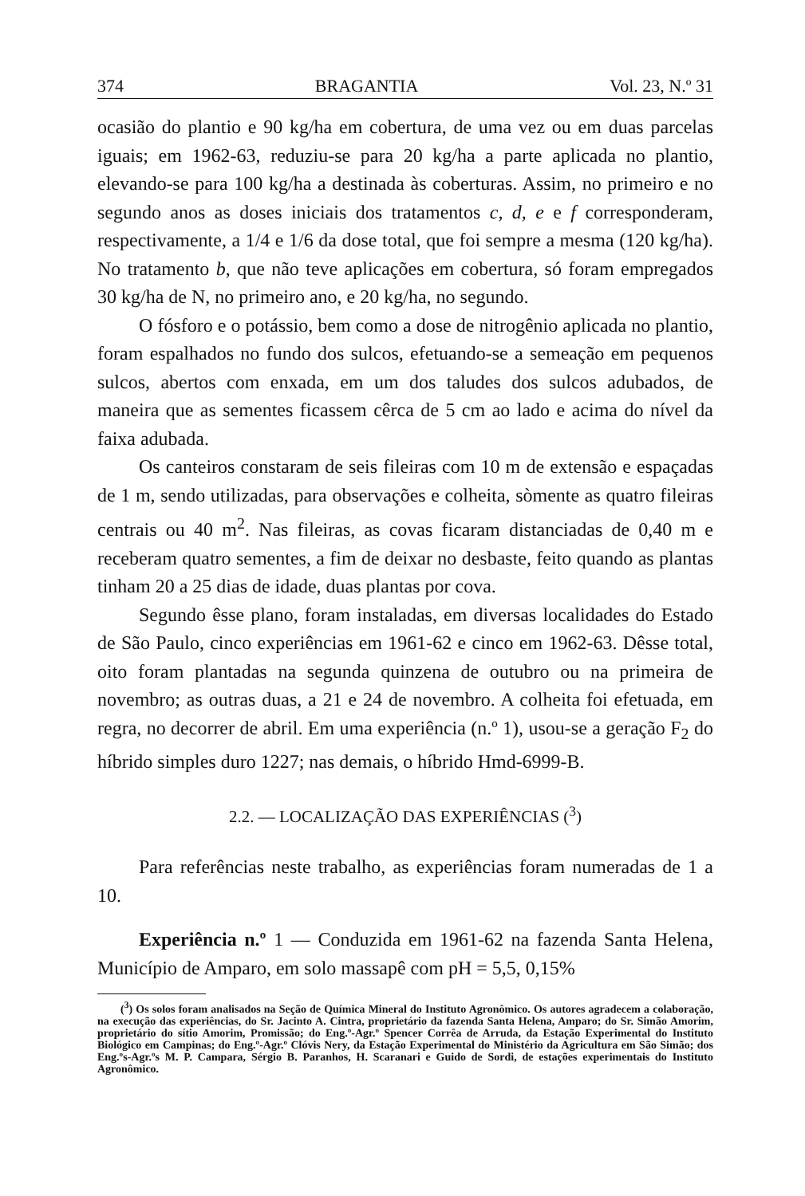374 BRAGANTIA Vol. 23, N.º 31
ocasião do plantio e 90 kg/ha em cobertura, de uma vez ou em duas parcelas iguais; em 1962-63, reduziu-se para 20 kg/ha a parte aplicada no plantio, elevando-se para 100 kg/ha a destinada às coberturas. Assim, no primeiro e no segundo anos as doses iniciais dos tratamentos c, d, e e f corresponderam, respectivamente, a 1/4 e 1/6 da dose total, que foi sempre a mesma (120 kg/ha). No tratamento b, que não teve aplicações em cobertura, só foram empregados 30 kg/ha de N, no primeiro ano, e 20 kg/ha, no segundo.
O fósforo e o potássio, bem como a dose de nitrogênio aplicada no plantio, foram espalhados no fundo dos sulcos, efetuando-se a semeação em pequenos sulcos, abertos com enxada, em um dos taludes dos sulcos adubados, de maneira que as sementes ficassem cêrca de 5 cm ao lado e acima do nível da faixa adubada.
Os canteiros constaram de seis fileiras com 10 m de extensão e espaçadas de 1 m, sendo utilizadas, para observações e colheita, sòmente as quatro fileiras centrais ou 40 m<sup>2</sup>. Nas fileiras, as covas ficaram distanciadas de 0,40 m e receberam quatro sementes, a fim de deixar no desbaste, feito quando as plantas tinham 20 a 25 dias de idade, duas plantas por cova.
Segundo êsse plano, foram instaladas, em diversas localidades do Estado de São Paulo, cinco experiências em 1961-62 e cinco em 1962-63. Dêsse total, oito foram plantadas na segunda quinzena de outubro ou na primeira de novembro; as outras duas, a 21 e 24 de novembro. A colheita foi efetuada, em regra, no decorrer de abril. Em uma experiência (n.º 1), usou-se a geração F<sub>2</sub> do híbrido simples duro 1227; nas demais, o híbrido Hmd-6999-B.
2.2. — LOCALIZAÇÃO DAS EXPERIÊNCIAS (<sup>3</sup>)
Para referências neste trabalho, as experiências foram numeradas de 1 a 10.
Experiência n.º 1 — Conduzida em 1961-62 na fazenda Santa Helena, Município de Amparo, em solo massapê com pH = 5,5, 0,15%
(<sup>3</sup>) Os solos foram analisados na Seção de Química Mineral do Instituto Agronômico. Os autores agradecem a colaboração, na execução das experiências, do Sr. Jacinto A. Cintra, proprietário da fazenda Santa Helena, Amparo; do Sr. Simão Amorim, proprietário do sítio Amorim, Promissão; do Eng.º-Agr.º Spencer Corrêa de Arruda, da Estação Experimental do Instituto Biológico em Campinas; do Eng.º-Agr.º Clóvis Nery, da Estação Experimental do Ministério da Agricultura em São Simão; dos Eng.ºs-Agr.ºs M. P. Campara, Sérgio B. Paranhos, H. Scaranari e Guido de Sordi, de estações experimentais do Instituto Agronômico.